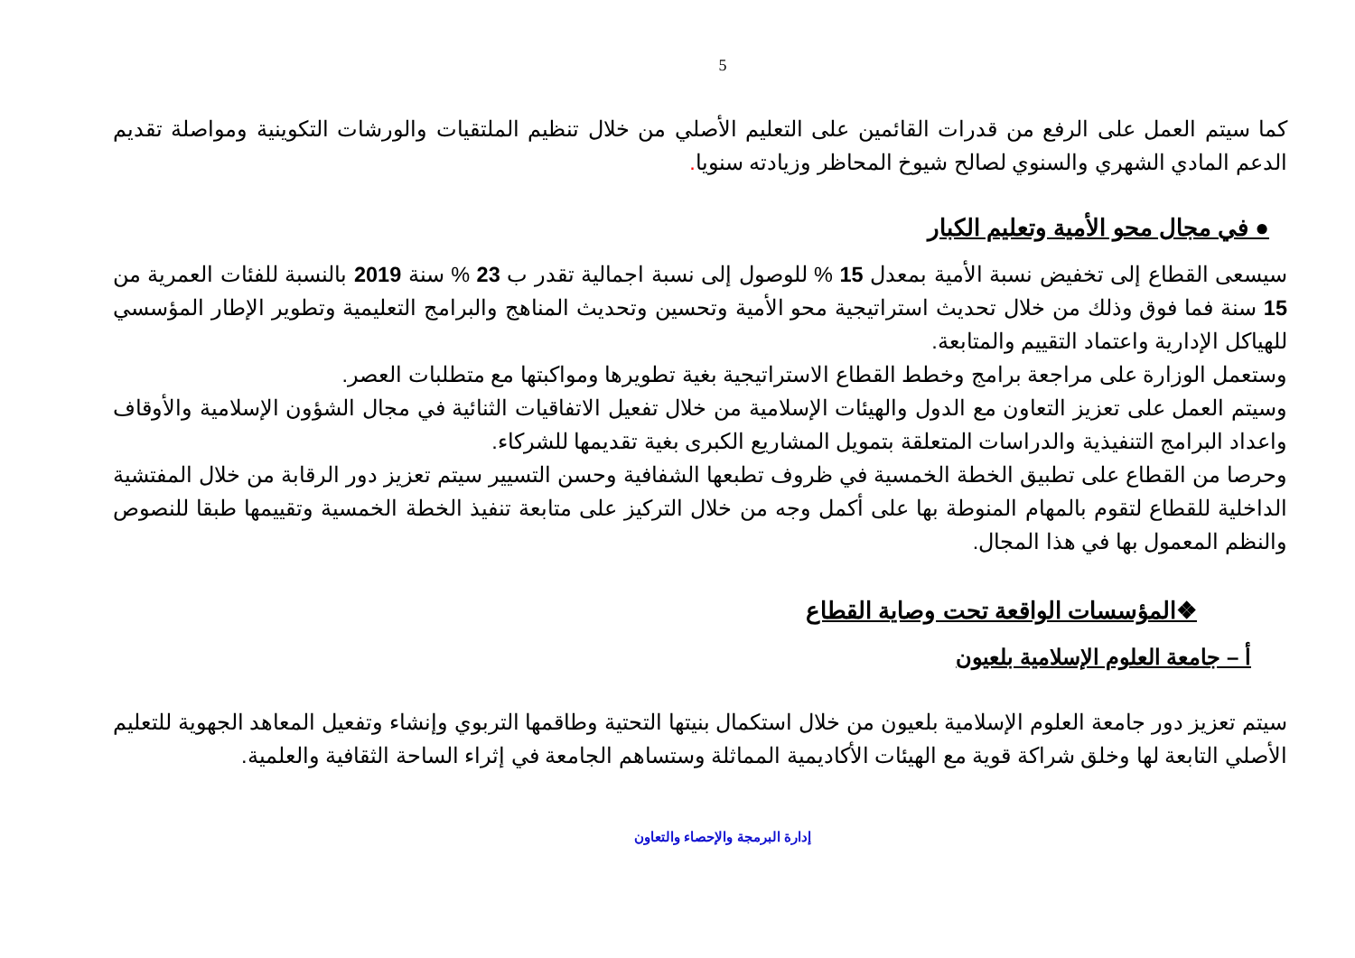5
كما سيتم العمل على الرفع من قدرات القائمين على التعليم الأصلي من خلال تنظيم الملتقيات والورشات التكوينية ومواصلة تقديم الدعم المادي الشهري والسنوي لصالح شيوخ المحاظر وزيادته سنويا.
● في مجال محو الأمية وتعليم الكبار
سيسعى القطاع إلى تخفيض نسبة الأمية بمعدل 15 % للوصول إلى نسبة اجمالية تقدر ب 23 % سنة 2019 بالنسبة للفئات العمرية من 15 سنة فما فوق وذلك من خلال تحديث استراتيجية محو الأمية وتحسين وتحديث المناهج والبرامج التعليمية وتطوير الإطار المؤسسي للهياكل الإدارية واعتماد التقييم والمتابعة.
وستعمل الوزارة على مراجعة برامج وخطط القطاع الاستراتيجية بغية تطويرها ومواكبتها مع متطلبات العصر.
وسيتم العمل على تعزيز التعاون مع الدول والهيئات الإسلامية من خلال تفعيل الاتفاقيات الثنائية في مجال الشؤون الإسلامية والأوقاف واعداد البرامج التنفيذية والدراسات المتعلقة بتمويل المشاريع الكبرى بغية تقديمها للشركاء.
وحرصا من القطاع على تطبيق الخطة الخمسية في ظروف تطبعها الشفافية وحسن التسيير سيتم تعزيز دور الرقابة من خلال المفتشية الداخلية للقطاع لتقوم بالمهام المنوطة بها على أكمل وجه من خلال التركيز على متابعة تنفيذ الخطة الخمسية وتقييمها طبقا للنصوص والنظم المعمول بها في هذا المجال.
❖المؤسسات الواقعة تحت وصاية القطاع
أ – جامعة العلوم الإسلامية بلعيون
سيتم تعزيز دور جامعة العلوم الإسلامية بلعيون من خلال استكمال بنيتها التحتية وطاقمها التربوي وإنشاء وتفعيل المعاهد الجهوية للتعليم الأصلي التابعة لها وخلق شراكة قوية مع الهيئات الأكاديمية المماثلة وستساهم الجامعة في إثراء الساحة الثقافية والعلمية.
إدارة البرمجة والإحصاء والتعاون